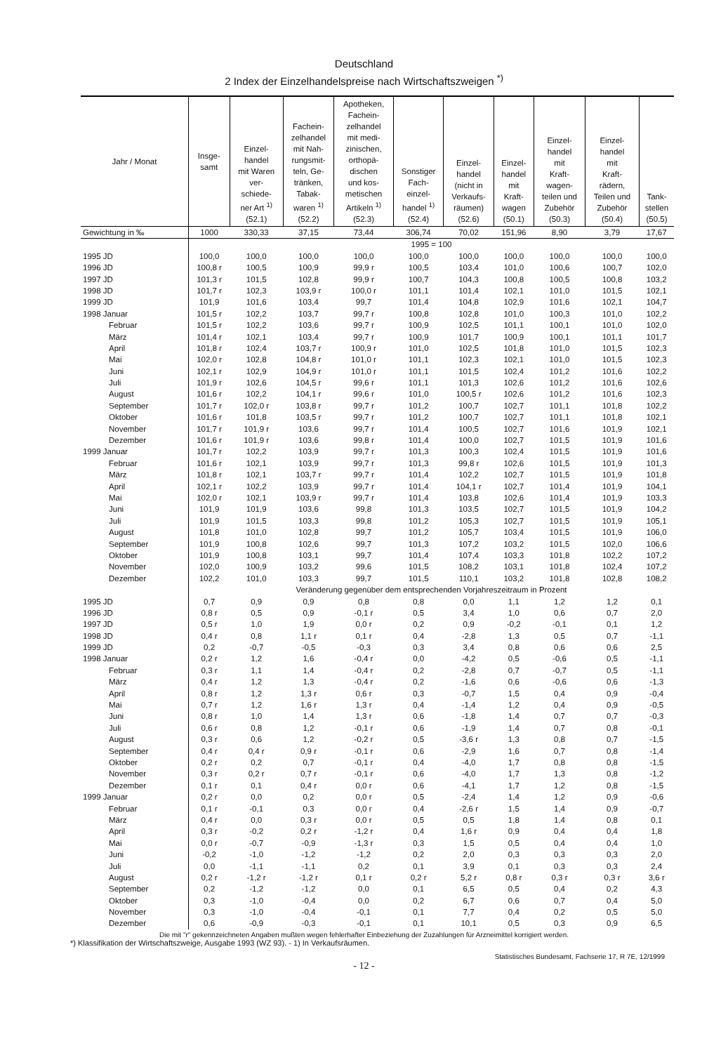Deutschland
2 Index der Einzelhandelspreise nach Wirtschaftszweigen <sup>*)</sup>
| Jahr / Monat | Insge- samt | Einzel- handel mit Waren ver- schiede- ner Art <sup>1)</sup> (52.1) | Fachein- zelhandel mit Nah- rungsmit- teln, Ge- tränken, Tabak- waren <sup>1)</sup> (52.2) | Apotheken, Fachein- zelhandel mit medi- zinischen, orthopä- dischen und kos- metischen Artikeln <sup>1)</sup> (52.3) | Sonstiger Fach- einzel- handel <sup>1)</sup> (52.4) | Einzel- handel (nicht in Verkaufs- räumen) (52.6) | Einzel- handel mit Kraft- wagen (50.1) | Einzel- handel mit Kraft- wagen- teilen und Zubehör (50.3) | Einzel- handel mit Kraft- rädern, Teilen und Zubehör (50.4) | Tank- stellen (50.5) |
| --- | --- | --- | --- | --- | --- | --- | --- | --- | --- | --- |
| Gewichtung in ‰ | 1000 | 330,33 | 37,15 | 73,44 | 306,74 | 70,02 | 151,96 | 8,90 | 3,79 | 17,67 |
| | 1995 = 100 | | | | | | | | | |
| 1995 JD | 100,0 | 100,0 | 100,0 | 100,0 | 100,0 | 100,0 | 100,0 | 100,0 | 100,0 | 100,0 |
| 1996 JD | 100,8 r | 100,5 | 100,9 | 99,9 r | 100,5 | 103,4 | 101,0 | 100,6 | 100,7 | 102,0 |
| 1997 JD | 101,3 r | 101,5 | 102,8 | 99,9 r | 100,7 | 104,3 | 100,8 | 100,5 | 100,8 | 103,2 |
| 1998 JD | 101,7 r | 102,3 | 103,9 r | 100,0 r | 101,1 | 101,4 | 102,1 | 101,0 | 101,5 | 102,1 |
| 1999 JD | 101,9 | 101,6 | 103,4 | 99,7 | 101,4 | 104,8 | 102,9 | 101,6 | 102,1 | 104,7 |
| 1998 Januar | 101,5 r | 102,2 | 103,7 | 99,7 r | 100,8 | 102,8 | 101,0 | 100,3 | 101,0 | 102,2 |
| Februar | 101,5 r | 102,2 | 103,6 | 99,7 r | 100,9 | 102,5 | 101,1 | 100,1 | 101,0 | 102,0 |
| März | 101,4 r | 102,1 | 103,4 | 99,7 r | 100,9 | 101,7 | 100,9 | 100,1 | 101,1 | 101,7 |
| April | 101,8 r | 102,4 | 103,7 r | 100,9 r | 101,0 | 102,5 | 101,8 | 101,0 | 101,5 | 102,3 |
| Mai | 102,0 r | 102,8 | 104,8 r | 101,0 r | 101,1 | 102,3 | 102,1 | 101,0 | 101,5 | 102,3 |
| Juni | 102,1 r | 102,9 | 104,9 r | 101,0 r | 101,1 | 101,5 | 102,4 | 101,2 | 101,6 | 102,2 |
| Juli | 101,9 r | 102,6 | 104,5 r | 99,6 r | 101,1 | 101,3 | 102,6 | 101,2 | 101,6 | 102,6 |
| August | 101,6 r | 102,2 | 104,1 r | 99,6 r | 101,0 | 100,5 r | 102,6 | 101,2 | 101,6 | 102,3 |
| September | 101,7 r | 102,0 r | 103,8 r | 99,7 r | 101,2 | 100,7 | 102,7 | 101,1 | 101,8 | 102,2 |
| Oktober | 101,6 r | 101,8 | 103,5 r | 99,7 r | 101,2 | 100,7 | 102,7 | 101,1 | 101,8 | 102,1 |
| November | 101,7 r | 101,9 r | 103,6 | 99,7 r | 101,4 | 100,5 | 102,7 | 101,6 | 101,9 | 102,1 |
| Dezember | 101,6 r | 101,9 r | 103,6 | 99,8 r | 101,4 | 100,0 | 102,7 | 101,5 | 101,9 | 101,6 |
| 1999 Januar | 101,7 r | 102,2 | 103,9 | 99,7 r | 101,3 | 100,3 | 102,4 | 101,5 | 101,9 | 101,6 |
| Februar | 101,6 r | 102,1 | 103,9 | 99,7 r | 101,3 | 99,8 r | 102,6 | 101,5 | 101,9 | 101,3 |
| März | 101,8 r | 102,1 | 103,7 r | 99,7 r | 101,4 | 102,2 | 102,7 | 101,5 | 101,9 | 101,8 |
| April | 102,1 r | 102,2 | 103,9 | 99,7 r | 101,4 | 104,1 r | 102,7 | 101,4 | 101,9 | 104,1 |
| Mai | 102,0 r | 102,1 | 103,9 r | 99,7 r | 101,4 | 103,8 | 102,6 | 101,4 | 101,9 | 103,3 |
| Juni | 101,9 | 101,9 | 103,6 | 99,8 | 101,3 | 103,5 | 102,7 | 101,5 | 101,9 | 104,2 |
| Juli | 101,9 | 101,5 | 103,3 | 99,8 | 101,2 | 105,3 | 102,7 | 101,5 | 101,9 | 105,1 |
| August | 101,8 | 101,0 | 102,8 | 99,7 | 101,2 | 105,7 | 103,4 | 101,5 | 101,9 | 106,0 |
| September | 101,9 | 100,8 | 102,6 | 99,7 | 101,3 | 107,2 | 103,2 | 101,5 | 102,0 | 106,6 |
| Oktober | 101,9 | 100,8 | 103,1 | 99,7 | 101,4 | 107,4 | 103,3 | 101,8 | 102,2 | 107,2 |
| November | 102,0 | 100,9 | 103,2 | 99,6 | 101,5 | 108,2 | 103,1 | 101,8 | 102,4 | 107,2 |
| Dezember | 102,2 | 101,0 | 103,3 | 99,7 | 101,5 | 110,1 | 103,2 | 101,8 | 102,8 | 108,2 |
| | Veränderung gegenüber dem entsprechenden Vorjahreszeitraum in Prozent | | | | | | | | | |
| 1995 JD | 0,7 | 0,9 | 0,9 | 0,8 | 0,8 | 0,0 | 1,1 | 1,2 | 1,2 | 0,1 |
| 1996 JD | 0,8 r | 0,5 | 0,9 | -0,1 r | 0,5 | 3,4 | 1,0 | 0,6 | 0,7 | 2,0 |
| 1997 JD | 0,5 r | 1,0 | 1,9 | 0,0 r | 0,2 | 0,9 | -0,2 | -0,1 | 0,1 | 1,2 |
| 1998 JD | 0,4 r | 0,8 | 1,1 r | 0,1 r | 0,4 | -2,8 | 1,3 | 0,5 | 0,7 | -1,1 |
| 1999 JD | 0,2 | -0,7 | -0,5 | -0,3 | 0,3 | 3,4 | 0,8 | 0,6 | 0,6 | 2,5 |
| 1998 Januar | 0,2 r | 1,2 | 1,6 | -0,4 r | 0,0 | -4,2 | 0,5 | -0,6 | 0,5 | -1,1 |
| Februar | 0,3 r | 1,1 | 1,4 | -0,4 r | 0,2 | -2,8 | 0,7 | -0,7 | 0,5 | -1,1 |
| März | 0,4 r | 1,2 | 1,3 | -0,4 r | 0,2 | -1,6 | 0,6 | -0,6 | 0,6 | -1,3 |
| April | 0,8 r | 1,2 | 1,3 r | 0,6 r | 0,3 | -0,7 | 1,5 | 0,4 | 0,9 | -0,4 |
| Mai | 0,7 r | 1,2 | 1,6 r | 1,3 r | 0,4 | -1,4 | 1,2 | 0,4 | 0,9 | -0,5 |
| Juni | 0,8 r | 1,0 | 1,4 | 1,3 r | 0,6 | -1,8 | 1,4 | 0,7 | 0,7 | -0,3 |
| Juli | 0,6 r | 0,8 | 1,2 | -0,1 r | 0,6 | -1,9 | 1,4 | 0,7 | 0,8 | -0,1 |
| August | 0,3 r | 0,6 | 1,2 | -0,2 r | 0,5 | -3,6 r | 1,3 | 0,8 | 0,7 | -1,5 |
| September | 0,4 r | 0,4 r | 0,9 r | -0,1 r | 0,6 | -2,9 | 1,6 | 0,7 | 0,8 | -1,4 |
| Oktober | 0,2 r | 0,2 | 0,7 | -0,1 r | 0,4 | -4,0 | 1,7 | 0,8 | 0,8 | -1,5 |
| November | 0,3 r | 0,2 r | 0,7 r | -0,1 r | 0,6 | -4,0 | 1,7 | 1,3 | 0,8 | -1,2 |
| Dezember | 0,1 r | 0,1 | 0,4 r | 0,0 r | 0,6 | -4,1 | 1,7 | 1,2 | 0,8 | -1,5 |
| 1999 Januar | 0,2 r | 0,0 | 0,2 | 0,0 r | 0,5 | -2,4 | 1,4 | 1,2 | 0,9 | -0,6 |
| Februar | 0,1 r | -0,1 | 0,3 | 0,0 r | 0,4 | -2,6 r | 1,5 | 1,4 | 0,9 | -0,7 |
| März | 0,4 r | 0,0 | 0,3 r | 0,0 r | 0,5 | 0,5 | 1,8 | 1,4 | 0,8 | 0,1 |
| April | 0,3 r | -0,2 | 0,2 r | -1,2 r | 0,4 | 1,6 r | 0,9 | 0,4 | 0,4 | 1,8 |
| Mai | 0,0 r | -0,7 | -0,9 | -1,3 r | 0,3 | 1,5 | 0,5 | 0,4 | 0,4 | 1,0 |
| Juni | -0,2 | -1,0 | -1,2 | -1,2 | 0,2 | 2,0 | 0,3 | 0,3 | 0,3 | 2,0 |
| Juli | 0,0 | -1,1 | -1,1 | 0,2 | 0,1 | 3,9 | 0,1 | 0,3 | 0,3 | 2,4 |
| August | 0,2 r | -1,2 r | -1,2 r | 0,1 r | 0,2 r | 5,2 r | 0,8 r | 0,3 r | 0,3 r | 3,6 r |
| September | 0,2 | -1,2 | -1,2 | 0,0 | 0,1 | 6,5 | 0,5 | 0,4 | 0,2 | 4,3 |
| Oktober | 0,3 | -1,0 | -0,4 | 0,0 | 0,2 | 6,7 | 0,6 | 0,7 | 0,4 | 5,0 |
| November | 0,3 | -1,0 | -0,4 | -0,1 | 0,1 | 7,7 | 0,4 | 0,2 | 0,5 | 5,0 |
| Dezember | 0,6 | -0,9 | -0,3 | -0,1 | 0,1 | 10,1 | 0,5 | 0,3 | 0,9 | 6,5 |
Die mit "r" gekennzeichneten Angaben mußten wegen fehlerhafter Einbeziehung der Zuzahlungen für Arzneimittel korrigiert werden.
*) Klassifikation der Wirtschaftszweige, Ausgabe 1993 (WZ 93). - 1) In Verkaufsräumen.
Statistisches Bundesamt, Fachserie 17, R 7E, 12/1999
- 12 -